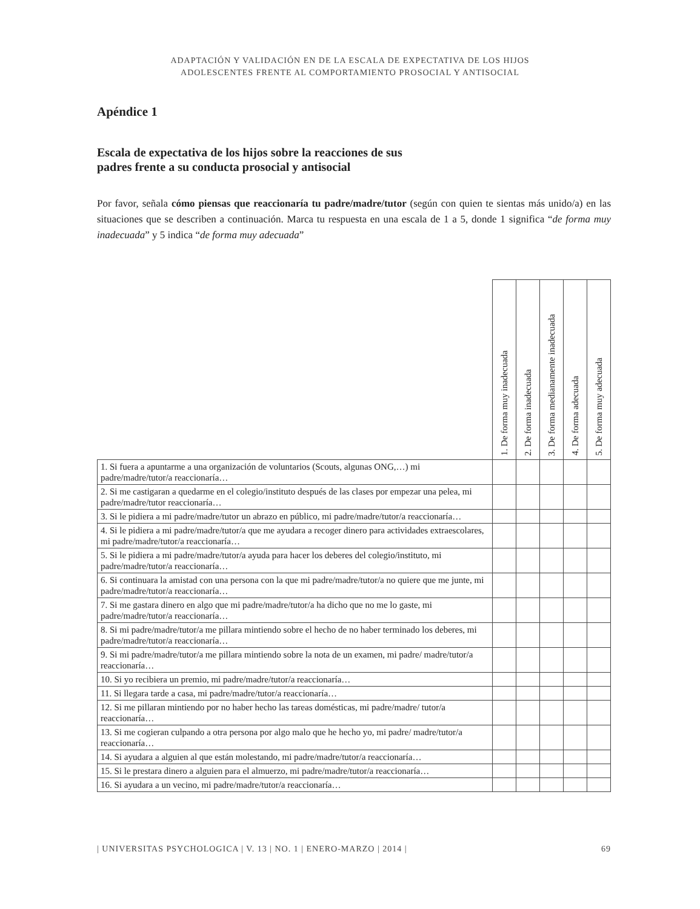ADAPTACIÓN Y VALIDACIÓN EN DE LA ESCALA DE EXPECTATIVA DE LOS HIJOS
ADOLESCENTES FRENTE AL COMPORTAMIENTO PROSOCIAL Y ANTISOCIAL
Apéndice 1
Escala de expectativa de los hijos sobre la reacciones de sus
padres frente a su conducta prosocial y antisocial
Por favor, señala cómo piensas que reaccionaría tu padre/madre/tutor (según con quien te sientas más unido/a) en las situaciones que se describen a continuación. Marca tu respuesta en una escala de 1 a 5, donde 1 significa “de forma muy inadecuada” y 5 indica “de forma muy adecuada”
| | 1. De forma muy inadecuada | 2. De forma inadecuada | 3. De forma medianamente inadecuada | 4. De forma adecuada | 5. De forma muy adecuada |
| --- | --- | --- | --- | --- | --- |
| 1. Si fuera a apuntarme a una organización de voluntarios (Scouts, algunas ONG,…) mi padre/madre/tutor/a reaccionaría… | | | | | |
| 2. Si me castigaran a quedarme en el colegio/instituto después de las clases por empezar una pelea, mi padre/madre/tutor reaccionaría… | | | | | |
| 3. Si le pidiera a mi padre/madre/tutor un abrazo en público, mi padre/madre/tutor/a reaccionaría… | | | | | |
| 4. Si le pidiera a mi padre/madre/tutor/a que me ayudara a recoger dinero para actividades extraescolares, mi padre/madre/tutor/a reaccionaría… | | | | | |
| 5. Si le pidiera a mi padre/madre/tutor/a ayuda para hacer los deberes del colegio/instituto, mi padre/madre/tutor/a reaccionaría… | | | | | |
| 6. Si continuara la amistad con una persona con la que mi padre/madre/tutor/a no quiere que me junte, mi padre/madre/tutor/a reaccionaría… | | | | | |
| 7. Si me gastara dinero en algo que mi padre/madre/tutor/a ha dicho que no me lo gaste, mi padre/madre/tutor/a reaccionaría… | | | | | |
| 8. Si mi padre/madre/tutor/a me pillara mintiendo sobre el hecho de no haber terminado los deberes, mi padre/madre/tutor/a reaccionaría… | | | | | |
| 9. Si mi padre/madre/tutor/a me pillara mintiendo sobre la nota de un examen, mi padre/ madre/tutor/a reaccionaría… | | | | | |
| 10. Si yo recibiera un premio, mi padre/madre/tutor/a reaccionaría… | | | | | |
| 11. Si llegara tarde a casa, mi padre/madre/tutor/a reaccionaría… | | | | | |
| 12. Si me pillaran mintiendo por no haber hecho las tareas domésticas, mi padre/madre/ tutor/a reaccionaría… | | | | | |
| 13. Si me cogieran culpando a otra persona por algo malo que he hecho yo, mi padre/ madre/tutor/a reaccionaría… | | | | | |
| 14. Si ayudara a alguien al que están molestando, mi padre/madre/tutor/a reaccionaría… | | | | | |
| 15. Si le prestara dinero a alguien para el almuerzo, mi padre/madre/tutor/a reaccionaría… | | | | | |
| 16. Si ayudara a un vecino, mi padre/madre/tutor/a reaccionaría… | | | | | |
| UNIVERSITAS PSYCHOLOGICA | V. 13 | NO. 1 | ENERO-MARZO | 2014 | 69